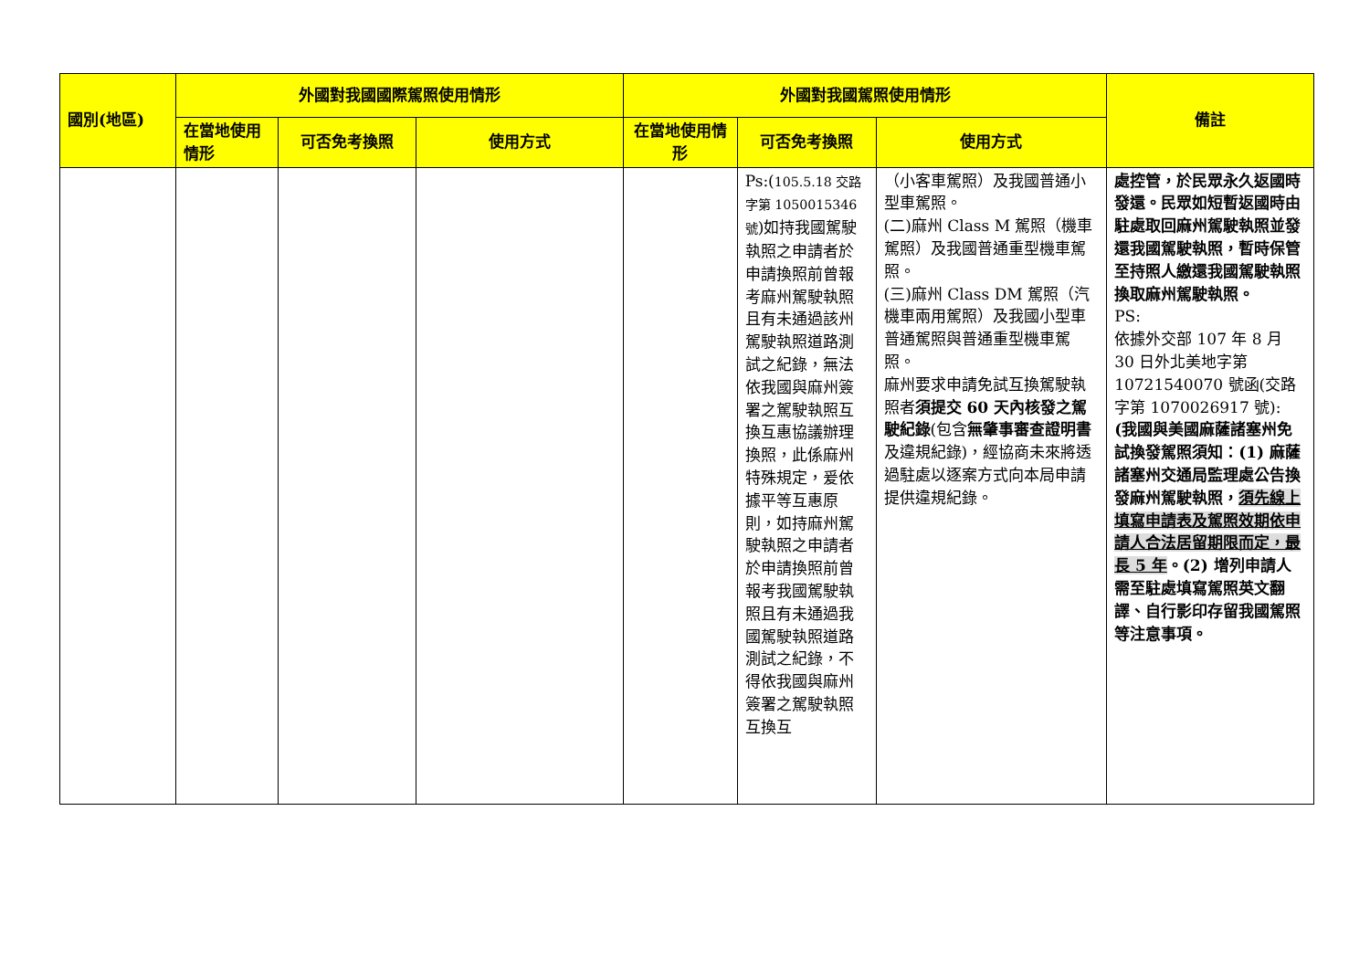| 國別(地區) | 外國對我國國際駕照使用情形 | | | 外國對我國駕照使用情形 | | | 備註 |
| --- | --- | --- | --- | --- | --- | --- | --- |
| | 在當地使用情形 | 可否免考換照 | 使用方式 | 在當地使用情形 | 可否免考換照 | 使用方式 | |
| | | | | | Ps:( 105.5.18 交路字第 1050015346 號 )如持我國駕駛執照之申請者於申請換照前曾報考麻州駕駛執照且有未通過該州駕駛執照道路測試之紀錄，無法依我國與麻州簽署之駕駛執照互換互惠協議辦理換照，此係麻州特殊規定，爰依據平等互惠原則，如持麻州駕駛執照之申請者於申請換照前曾報考我國駕駛執照且有未通過我國駕駛執照道路測試之紀錄，不得依我國與麻州簽署之駕駛執照互換互 | （小客車駕照）及我國普通小型車駕照。 (二)麻州 Class M 駕照（機車駕照）及我國普通重型機車駕照。 (三)麻州 Class DM 駕照（汽機車兩用駕照）及我國小型車普通駕照與普通重型機車駕照。 麻州要求申請免試互換駕駛執照者 須提交 60 天內核發之駕駛紀錄 (包含 無肇事審查證明書 及違規紀錄)，經協商未來將透過駐處以逐案方式向本局申請提供違規紀錄。 | 處控管，於民眾永久返國時發還。民眾如短暫返國時由駐處取回麻州駕駛執照並發還我國駕駛執照，暫時保管至持照人繳還我國駕駛執照換取麻州駕駛執照。 PS: 依據外交部 107 年 8 月 30 日外北美地字第 10721540070 號函(交路字第 1070026917 號): (我國與美國麻薩諸塞州免試換發駕照須知：(1) 麻薩諸塞州交通局監理處公告換發麻州駕駛執照， 須先線上填寫申請表及駕照效期依申請人合法居留期限而定，最長 5 年 。(2) 增列申請人需至駐處填寫駕照英文翻譯、自行影印存留我國駕照等注意事項。 |